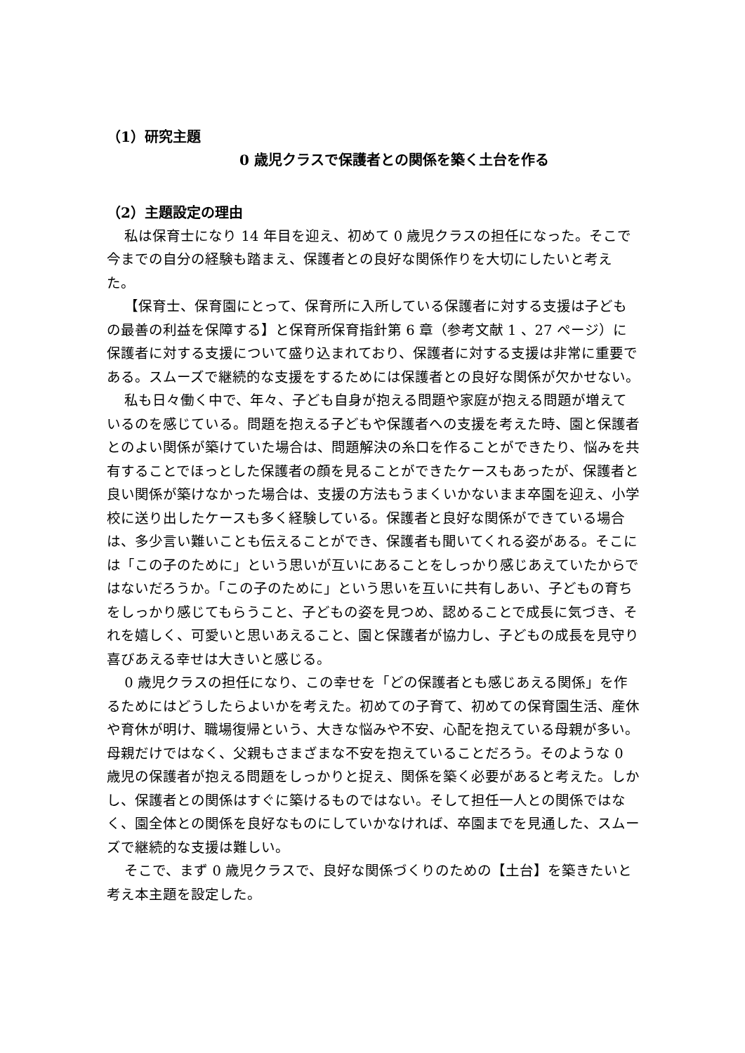（1）研究主題
0 歳児クラスで保護者との関係を築く土台を作る
（2）主題設定の理由
私は保育士になり 14 年目を迎え、初めて 0 歳児クラスの担任になった。そこで今までの自分の経験も踏まえ、保護者との良好な関係作りを大切にしたいと考えた。
【保育士、保育園にとって、保育所に入所している保護者に対する支援は子どもの最善の利益を保障する】と保育所保育指針第 6 章（参考文献 1 、27 ページ）に保護者に対する支援について盛り込まれており、保護者に対する支援は非常に重要である。スムーズで継続的な支援をするためには保護者との良好な関係が欠かせない。
私も日々働く中で、年々、子ども自身が抱える問題や家庭が抱える問題が増えているのを感じている。問題を抱える子どもや保護者への支援を考えた時、園と保護者とのよい関係が築けていた場合は、問題解決の糸口を作ることができたり、悩みを共有することでほっとした保護者の顔を見ることができたケースもあったが、保護者と良い関係が築けなかった場合は、支援の方法もうまくいかないまま卒園を迎え、小学校に送り出したケースも多く経験している。保護者と良好な関係ができている場合は、多少言い難いことも伝えることができ、保護者も聞いてくれる姿がある。そこには「この子のために」という思いが互いにあることをしっかり感じあえていたからではないだろうか。「この子のために」という思いを互いに共有しあい、子どもの育ちをしっかり感じてもらうこと、子どもの姿を見つめ、認めることで成長に気づき、それを嬉しく、可愛いと思いあえること、園と保護者が協力し、子どもの成長を見守り喜びあえる幸せは大きいと感じる。
0 歳児クラスの担任になり、この幸せを「どの保護者とも感じあえる関係」を作るためにはどうしたらよいかを考えた。初めての子育て、初めての保育園生活、産休や育休が明け、職場復帰という、大きな悩みや不安、心配を抱えている母親が多い。母親だけではなく、父親もさまざまな不安を抱えていることだろう。そのような 0 歳児の保護者が抱える問題をしっかりと捉え、関係を築く必要があると考えた。しかし、保護者との関係はすぐに築けるものではない。そして担任一人との関係ではなく、園全体との関係を良好なものにしていかなければ、卒園までを見通した、スムーズで継続的な支援は難しい。
そこで、まず 0 歳児クラスで、良好な関係づくりのための【土台】を築きたいと考え本主題を設定した。